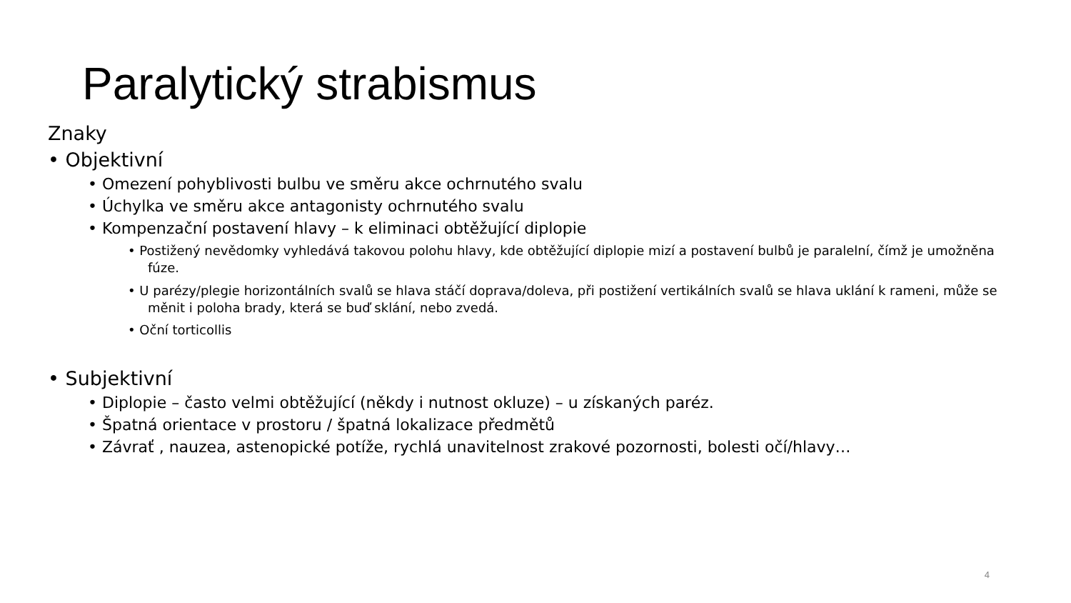Paralytický strabismus
Znaky
• Objektivní
• Omezení pohyblivosti bulbu ve směru akce ochrnutého svalu
• Úchylka ve směru akce antagonisty ochrnutého svalu
• Kompenzační postavení hlavy – k eliminaci obtěžující diplopie
• Postižený nevědomky vyhledává takovou polohu hlavy, kde obtěžující diplopie mizí a postavení bulbů je paralelní, čímž je umožněna fúze.
• U parézy/plegie horizontálních svalů se hlava stáčí doprava/doleva, při postižení vertikálních svalů se hlava uklání k rameni, může se měnit i poloha brady, která se buď sklání, nebo zvedá.
• Oční torticollis
• Subjektivní
• Diplopie – často velmi obtěžující (někdy i nutnost okluze) – u získaných paréz.
• Špatná orientace v prostoru / špatná lokalizace předmětů
• Závrať , nauzea, astenopické potíže, rychlá unavitelnost zrakové pozornosti, bolesti očí/hlavy…
4